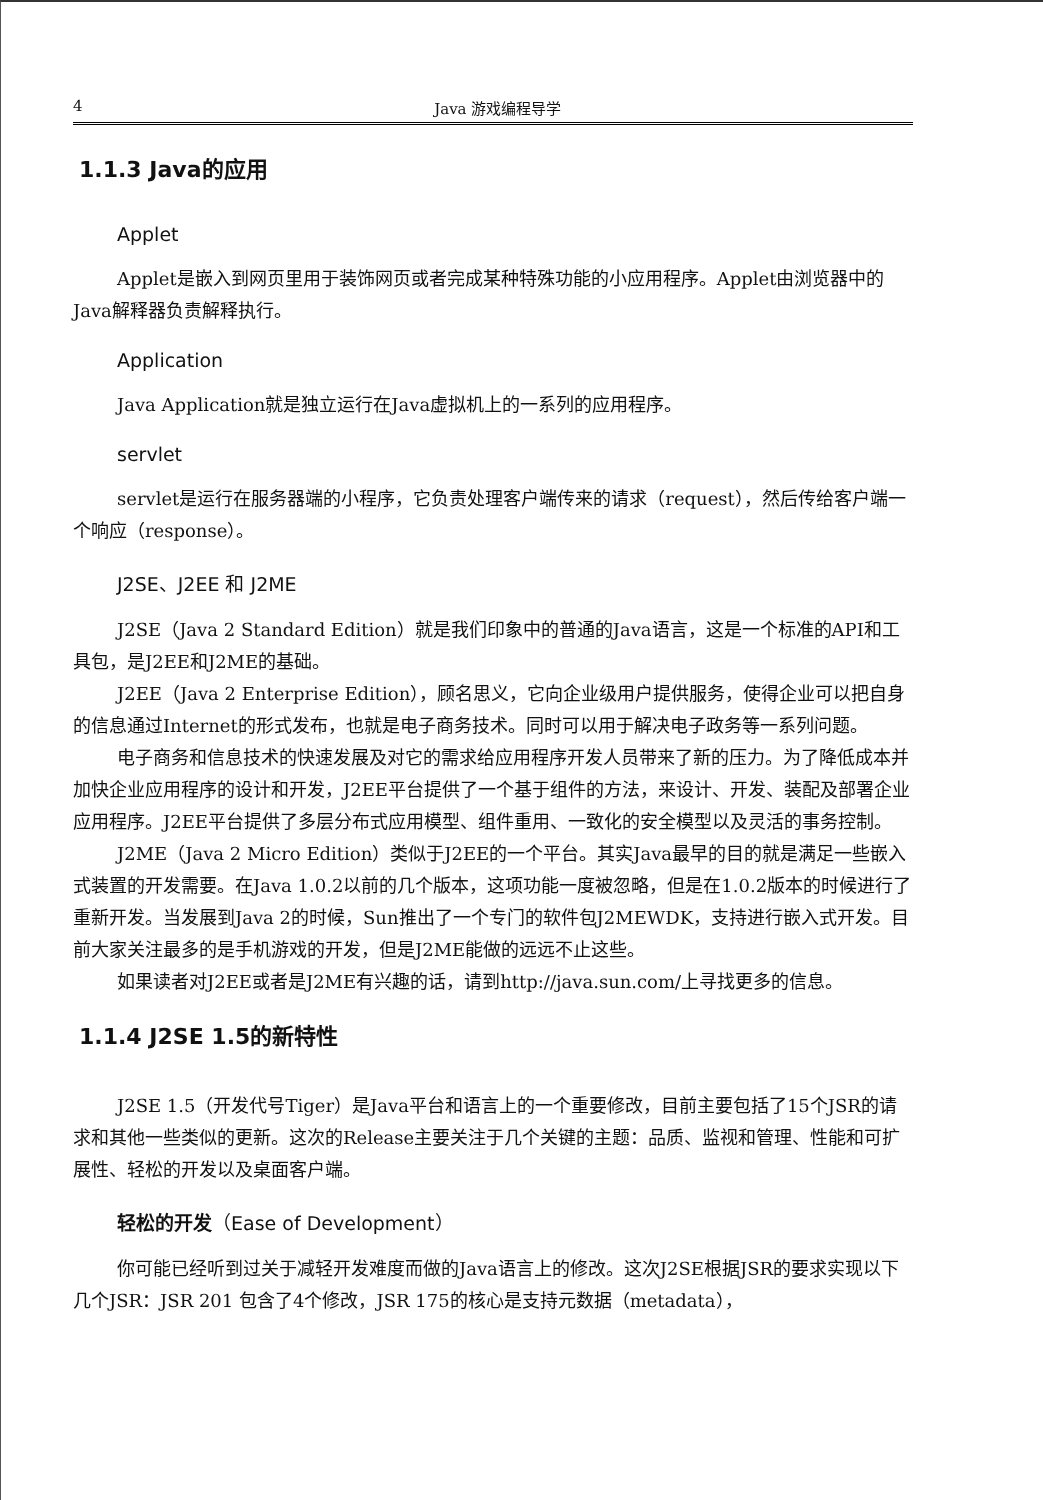4 Java 游戏编程导学
1.1.3 Java的应用
Applet
Applet是嵌入到网页里用于装饰网页或者完成某种特殊功能的小应用程序。Applet由浏览器中的Java解释器负责解释执行。
Application
Java Application就是独立运行在Java虚拟机上的一系列的应用程序。
servlet
servlet是运行在服务器端的小程序，它负责处理客户端传来的请求（request），然后传给客户端一个响应（response）。
J2SE、J2EE 和 J2ME
J2SE（Java 2 Standard Edition）就是我们印象中的普通的Java语言，这是一个标准的API和工具包，是J2EE和J2ME的基础。
J2EE（Java 2 Enterprise Edition），顾名思义，它向企业级用户提供服务，使得企业可以把自身的信息通过Internet的形式发布，也就是电子商务技术。同时可以用于解决电子政务等一系列问题。
电子商务和信息技术的快速发展及对它的需求给应用程序开发人员带来了新的压力。为了降低成本并加快企业应用程序的设计和开发，J2EE平台提供了一个基于组件的方法，来设计、开发、装配及部署企业应用程序。J2EE平台提供了多层分布式应用模型、组件重用、一致化的安全模型以及灵活的事务控制。
J2ME（Java 2 Micro Edition）类似于J2EE的一个平台。其实Java最早的目的就是满足一些嵌入式装置的开发需要。在Java 1.0.2以前的几个版本，这项功能一度被忽略，但是在1.0.2版本的时候进行了重新开发。当发展到Java 2的时候，Sun推出了一个专门的软件包J2MEWDK，支持进行嵌入式开发。目前大家关注最多的是手机游戏的开发，但是J2ME能做的远远不止这些。
如果读者对J2EE或者是J2ME有兴趣的话，请到http://java.sun.com/上寻找更多的信息。
1.1.4 J2SE 1.5的新特性
J2SE 1.5（开发代号Tiger）是Java平台和语言上的一个重要修改，目前主要包括了15个JSR的请求和其他一些类似的更新。这次的Release主要关注于几个关键的主题：品质、监视和管理、性能和可扩展性、轻松的开发以及桌面客户端。
轻松的开发（Ease of Development）
你可能已经听到过关于减轻开发难度而做的Java语言上的修改。这次J2SE根据JSR的要求实现以下几个JSR：JSR 201 包含了4个修改，JSR 175的核心是支持元数据（metadata），